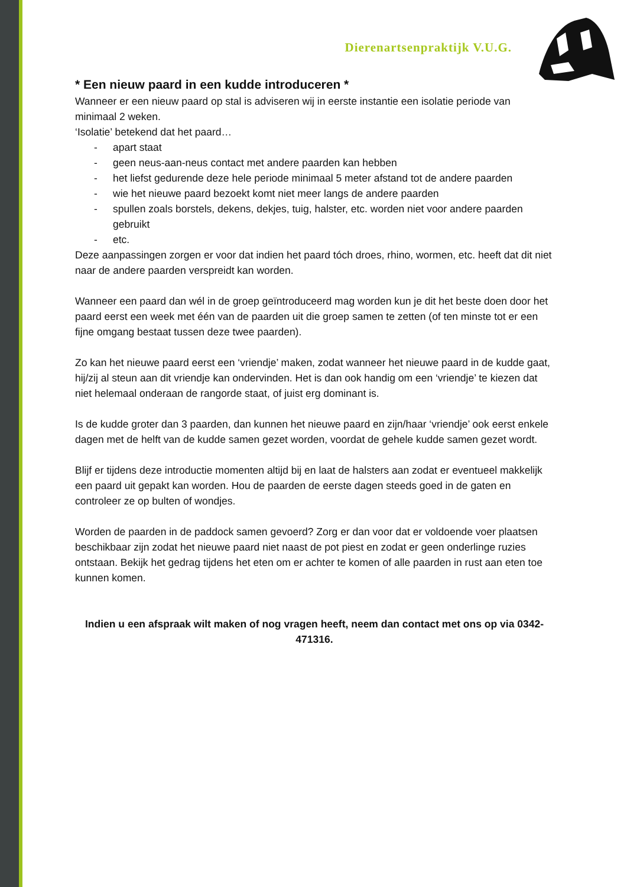Dierenartsenpraktijk V.U.G.
* Een nieuw paard in een kudde introduceren *
Wanneer er een nieuw paard op stal is adviseren wij in eerste instantie een isolatie periode van minimaal 2 weken.
‘Isolatie’ betekend dat het paard…
- apart staat
- geen neus-aan-neus contact met andere paarden kan hebben
- het liefst gedurende deze hele periode minimaal 5 meter afstand tot de andere paarden
- wie het nieuwe paard bezoekt komt niet meer langs de andere paarden
- spullen zoals borstels, dekens, dekjes, tuig, halster, etc. worden niet voor andere paarden gebruikt
- etc.
Deze aanpassingen zorgen er voor dat indien het paard tóch droes, rhino, wormen, etc. heeft dat dit niet naar de andere paarden verspreidt kan worden.
Wanneer een paard dan wél in de groep geïntroduceerd mag worden kun je dit het beste doen door het paard eerst een week met één van de paarden uit die groep samen te zetten (of ten minste tot er een fijne omgang bestaat tussen deze twee paarden).
Zo kan het nieuwe paard eerst een ‘vriendje’ maken, zodat wanneer het nieuwe paard in de kudde gaat, hij/zij al steun aan dit vriendje kan ondervinden. Het is dan ook handig om een ‘vriendje’ te kiezen dat niet helemaal onderaan de rangorde staat, of juist erg dominant is.
Is de kudde groter dan 3 paarden, dan kunnen het nieuwe paard en zijn/haar ‘vriendje’ ook eerst enkele dagen met de helft van de kudde samen gezet worden, voordat de gehele kudde samen gezet wordt.
Blijf er tijdens deze introductie momenten altijd bij en laat de halsters aan zodat er eventueel makkelijk een paard uit gepakt kan worden. Hou de paarden de eerste dagen steeds goed in de gaten en controleer ze op bulten of wondjes.
Worden de paarden in de paddock samen gevoerd? Zorg er dan voor dat er voldoende voer plaatsen beschikbaar zijn zodat het nieuwe paard niet naast de pot piest en zodat er geen onderlinge ruzies ontstaan. Bekijk het gedrag tijdens het eten om er achter te komen of alle paarden in rust aan eten toe kunnen komen.
Indien u een afspraak wilt maken of nog vragen heeft, neem dan contact met ons op via 0342-471316.